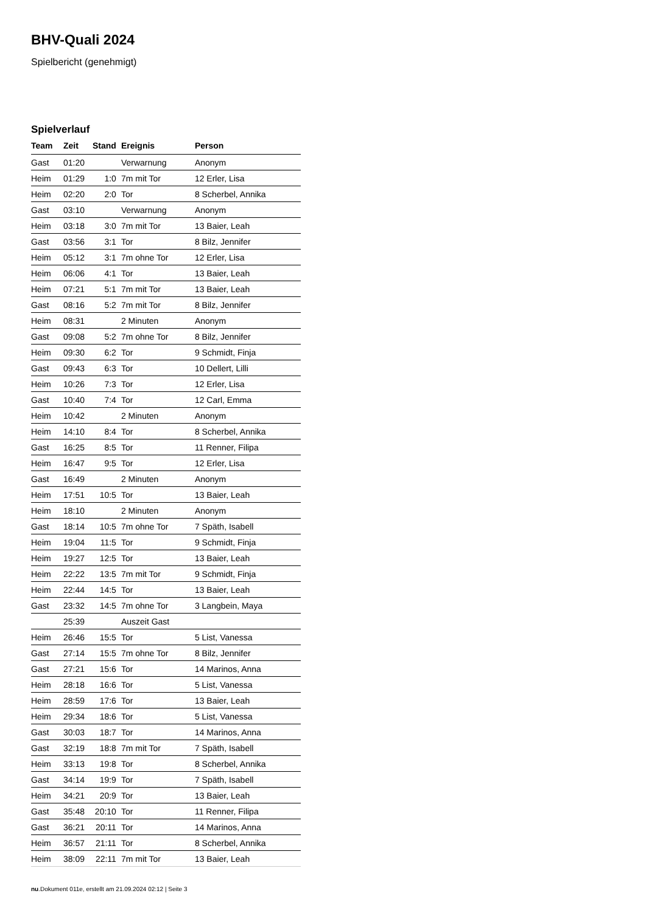BHV-Quali 2024
Spielbericht (genehmigt)
Spielverlauf
| Team | Zeit | Stand | Ereignis | Person |
| --- | --- | --- | --- | --- |
| Gast | 01:20 | | Verwarnung | Anonym |
| Heim | 01:29 | 1:0 | 7m mit Tor | 12 Erler, Lisa |
| Heim | 02:20 | 2:0 | Tor | 8 Scherbel, Annika |
| Gast | 03:10 | | Verwarnung | Anonym |
| Heim | 03:18 | 3:0 | 7m mit Tor | 13 Baier, Leah |
| Gast | 03:56 | 3:1 | Tor | 8 Bilz, Jennifer |
| Heim | 05:12 | 3:1 | 7m ohne Tor | 12 Erler, Lisa |
| Heim | 06:06 | 4:1 | Tor | 13 Baier, Leah |
| Heim | 07:21 | 5:1 | 7m mit Tor | 13 Baier, Leah |
| Gast | 08:16 | 5:2 | 7m mit Tor | 8 Bilz, Jennifer |
| Heim | 08:31 | | 2 Minuten | Anonym |
| Gast | 09:08 | 5:2 | 7m ohne Tor | 8 Bilz, Jennifer |
| Heim | 09:30 | 6:2 | Tor | 9 Schmidt, Finja |
| Gast | 09:43 | 6:3 | Tor | 10 Dellert, Lilli |
| Heim | 10:26 | 7:3 | Tor | 12 Erler, Lisa |
| Gast | 10:40 | 7:4 | Tor | 12 Carl, Emma |
| Heim | 10:42 | | 2 Minuten | Anonym |
| Heim | 14:10 | 8:4 | Tor | 8 Scherbel, Annika |
| Gast | 16:25 | 8:5 | Tor | 11 Renner, Filipa |
| Heim | 16:47 | 9:5 | Tor | 12 Erler, Lisa |
| Gast | 16:49 | | 2 Minuten | Anonym |
| Heim | 17:51 | 10:5 | Tor | 13 Baier, Leah |
| Heim | 18:10 | | 2 Minuten | Anonym |
| Gast | 18:14 | 10:5 | 7m ohne Tor | 7 Späth, Isabell |
| Heim | 19:04 | 11:5 | Tor | 9 Schmidt, Finja |
| Heim | 19:27 | 12:5 | Tor | 13 Baier, Leah |
| Heim | 22:22 | 13:5 | 7m mit Tor | 9 Schmidt, Finja |
| Heim | 22:44 | 14:5 | Tor | 13 Baier, Leah |
| Gast | 23:32 | 14:5 | 7m ohne Tor | 3 Langbein, Maya |
| | 25:39 | | Auszeit Gast | |
| Heim | 26:46 | 15:5 | Tor | 5 List, Vanessa |
| Gast | 27:14 | 15:5 | 7m ohne Tor | 8 Bilz, Jennifer |
| Gast | 27:21 | 15:6 | Tor | 14 Marinos, Anna |
| Heim | 28:18 | 16:6 | Tor | 5 List, Vanessa |
| Heim | 28:59 | 17:6 | Tor | 13 Baier, Leah |
| Heim | 29:34 | 18:6 | Tor | 5 List, Vanessa |
| Gast | 30:03 | 18:7 | Tor | 14 Marinos, Anna |
| Gast | 32:19 | 18:8 | 7m mit Tor | 7 Späth, Isabell |
| Heim | 33:13 | 19:8 | Tor | 8 Scherbel, Annika |
| Gast | 34:14 | 19:9 | Tor | 7 Späth, Isabell |
| Heim | 34:21 | 20:9 | Tor | 13 Baier, Leah |
| Gast | 35:48 | 20:10 | Tor | 11 Renner, Filipa |
| Gast | 36:21 | 20:11 | Tor | 14 Marinos, Anna |
| Heim | 36:57 | 21:11 | Tor | 8 Scherbel, Annika |
| Heim | 38:09 | 22:11 | 7m mit Tor | 13 Baier, Leah |
nu.Dokument 011e, erstellt am 21.09.2024 02:12 | Seite 3